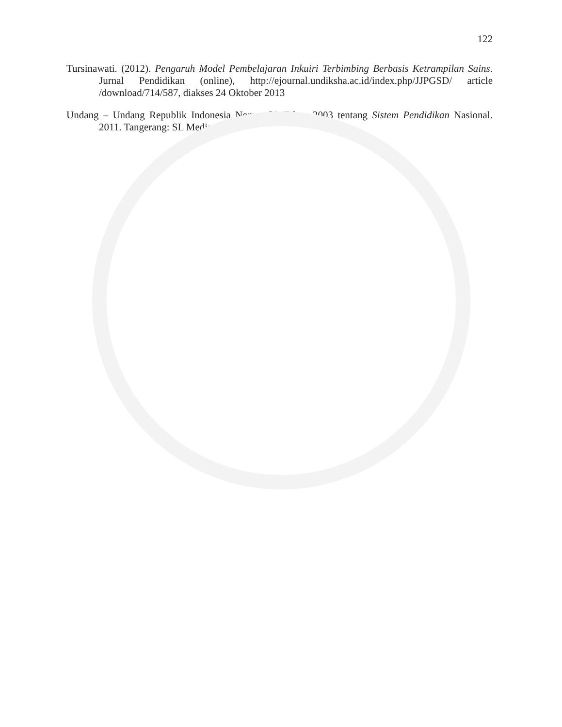122
Tursinawati. (2012). Pengaruh Model Pembelajaran Inkuiri Terbimbing Berbasis Ketrampilan Sains. Jurnal Pendidikan (online), http://ejournal.undiksha.ac.id/index.php/JJPGSD/ article /download/714/587, diakses 24 Oktober 2013
Undang – Undang Republik Indonesia Nomor 20 Tahun 2003 tentang Sistem Pendidikan Nasional. 2011. Tangerang: SL Media